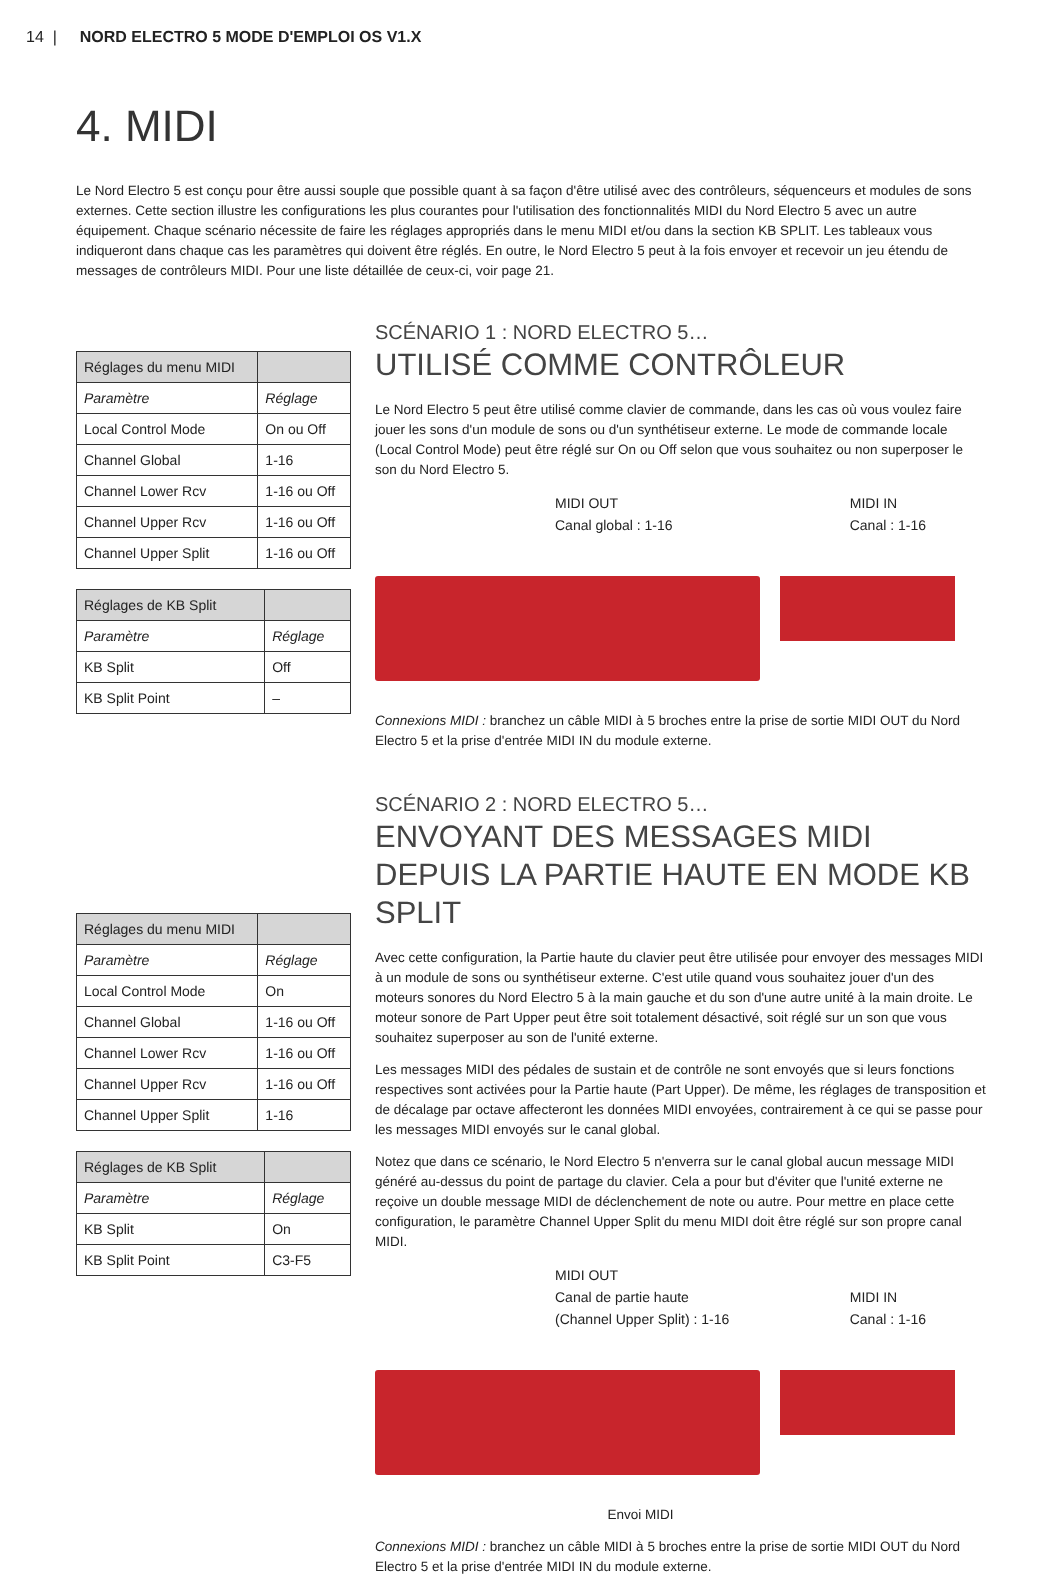14 | NORD ELECTRO 5 MODE D'EMPLOI OS V1.X
4. MIDI
Le Nord Electro 5 est conçu pour être aussi souple que possible quant à sa façon d'être utilisé avec des contrôleurs, séquenceurs et modules de sons externes. Cette section illustre les configurations les plus courantes pour l'utilisation des fonctionnalités MIDI du Nord Electro 5 avec un autre équipement. Chaque scénario nécessite de faire les réglages appropriés dans le menu MIDI et/ou dans la section KB SPLIT. Les tableaux vous indiqueront dans chaque cas les paramètres qui doivent être réglés. En outre, le Nord Electro 5 peut à la fois envoyer et recevoir un jeu étendu de messages de contrôleurs MIDI. Pour une liste détaillée de ceux-ci, voir page 21.
| Réglages du menu MIDI | |
| --- | --- |
| Paramètre | Réglage |
| Local Control Mode | On ou Off |
| Channel Global | 1-16 |
| Channel Lower Rcv | 1-16 ou Off |
| Channel Upper Rcv | 1-16 ou Off |
| Channel Upper Split | 1-16 ou Off |
| Réglages de KB Split | |
| --- | --- |
| Paramètre | Réglage |
| KB Split | Off |
| KB Split Point | – |
SCÉNARIO 1 : NORD ELECTRO 5…
UTILISÉ COMME CONTRÔLEUR
Le Nord Electro 5 peut être utilisé comme clavier de commande, dans les cas où vous voulez faire jouer les sons d'un module de sons ou d'un synthétiseur externe. Le mode de commande locale (Local Control Mode) peut être réglé sur On ou Off selon que vous souhaitez ou non superposer le son du Nord Electro 5.
MIDI OUT
Canal global : 1-16
MIDI IN
Canal : 1-16
Connexions MIDI : branchez un câble MIDI à 5 broches entre la prise de sortie MIDI OUT du Nord Electro 5 et la prise d'entrée MIDI IN du module externe.
| Réglages du menu MIDI | |
| --- | --- |
| Paramètre | Réglage |
| Local Control Mode | On |
| Channel Global | 1-16 ou Off |
| Channel Lower Rcv | 1-16 ou Off |
| Channel Upper Rcv | 1-16 ou Off |
| Channel Upper Split | 1-16 |
| Réglages de KB Split | |
| --- | --- |
| Paramètre | Réglage |
| KB Split | On |
| KB Split Point | C3-F5 |
SCÉNARIO 2 : NORD ELECTRO 5…
ENVOYANT DES MESSAGES MIDI DEPUIS LA PARTIE HAUTE EN MODE KB SPLIT
Avec cette configuration, la Partie haute du clavier peut être utilisée pour envoyer des messages MIDI à un module de sons ou synthétiseur externe. C'est utile quand vous souhaitez jouer d'un des moteurs sonores du Nord Electro 5 à la main gauche et du son d'une autre unité à la main droite. Le moteur sonore de Part Upper peut être soit totalement désactivé, soit réglé sur un son que vous souhaitez superposer au son de l'unité externe.
Les messages MIDI des pédales de sustain et de contrôle ne sont envoyés que si leurs fonctions respectives sont activées pour la Partie haute (Part Upper). De même, les réglages de transposition et de décalage par octave affecteront les données MIDI envoyées, contrairement à ce qui se passe pour les messages MIDI envoyés sur le canal global.
Notez que dans ce scénario, le Nord Electro 5 n'enverra sur le canal global aucun message MIDI généré au-dessus du point de partage du clavier. Cela a pour but d'éviter que l'unité externe ne reçoive un double message MIDI de déclenchement de note ou autre. Pour mettre en place cette configuration, le paramètre Channel Upper Split du menu MIDI doit être réglé sur son propre canal MIDI.
MIDI OUT
Canal de partie haute
(Channel Upper Split) : 1-16
MIDI IN
Canal : 1-16
Envoi MIDI
Connexions MIDI : branchez un câble MIDI à 5 broches entre la prise de sortie MIDI OUT du Nord Electro 5 et la prise d'entrée MIDI IN du module externe.